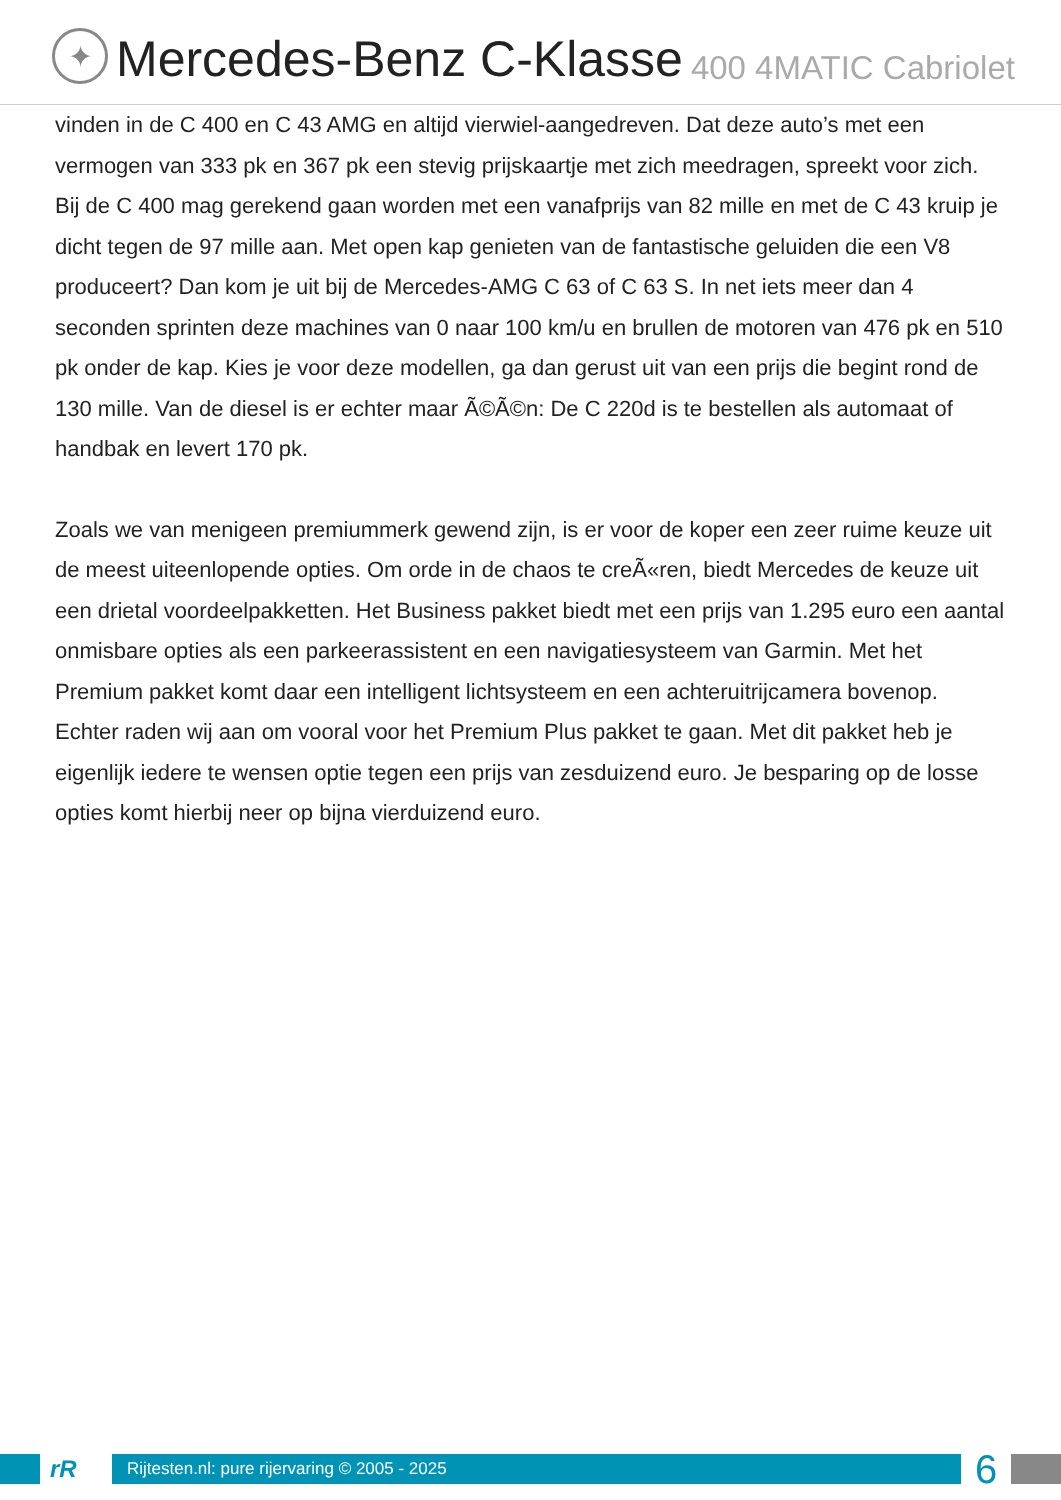✦
Mercedes-Benz C-Klasse 400 4MATIC Cabriolet
vinden in de C 400 en C 43 AMG en altijd vierwiel-aangedreven. Dat deze auto’s met een vermogen van 333 pk en 367 pk een stevig prijskaartje met zich meedragen, spreekt voor zich. Bij de C 400 mag gerekend gaan worden met een vanafprijs van 82 mille en met de C 43 kruip je dicht tegen de 97 mille aan. Met open kap genieten van de fantastische geluiden die een V8 produceert? Dan kom je uit bij de Mercedes-AMG C 63 of C 63 S. In net iets meer dan 4 seconden sprinten deze machines van 0 naar 100 km/u en brullen de motoren van 476 pk en 510 pk onder de kap. Kies je voor deze modellen, ga dan gerust uit van een prijs die begint rond de 130 mille. Van de diesel is er echter maar Ã©Ã©n: De C 220d is te bestellen als automaat of handbak en levert 170 pk.
Zoals we van menigeen premiummerk gewend zijn, is er voor de koper een zeer ruime keuze uit de meest uiteenlopende opties. Om orde in de chaos te creÃ«ren, biedt Mercedes de keuze uit een drietal voordeelpakketten. Het Business pakket biedt met een prijs van 1.295 euro een aantal onmisbare opties als een parkeerassistent en een navigatiesysteem van Garmin. Met het Premium pakket komt daar een intelligent lichtsysteem en een achteruitrijcamera bovenop. Echter raden wij aan om vooral voor het Premium Plus pakket te gaan. Met dit pakket heb je eigenlijk iedere te wensen optie tegen een prijs van zesduizend euro. Je besparing op de losse opties komt hierbij neer op bijna vierduizend euro.
rR
Rijtesten.nl: pure rijervaring © 2005 - 2025
6